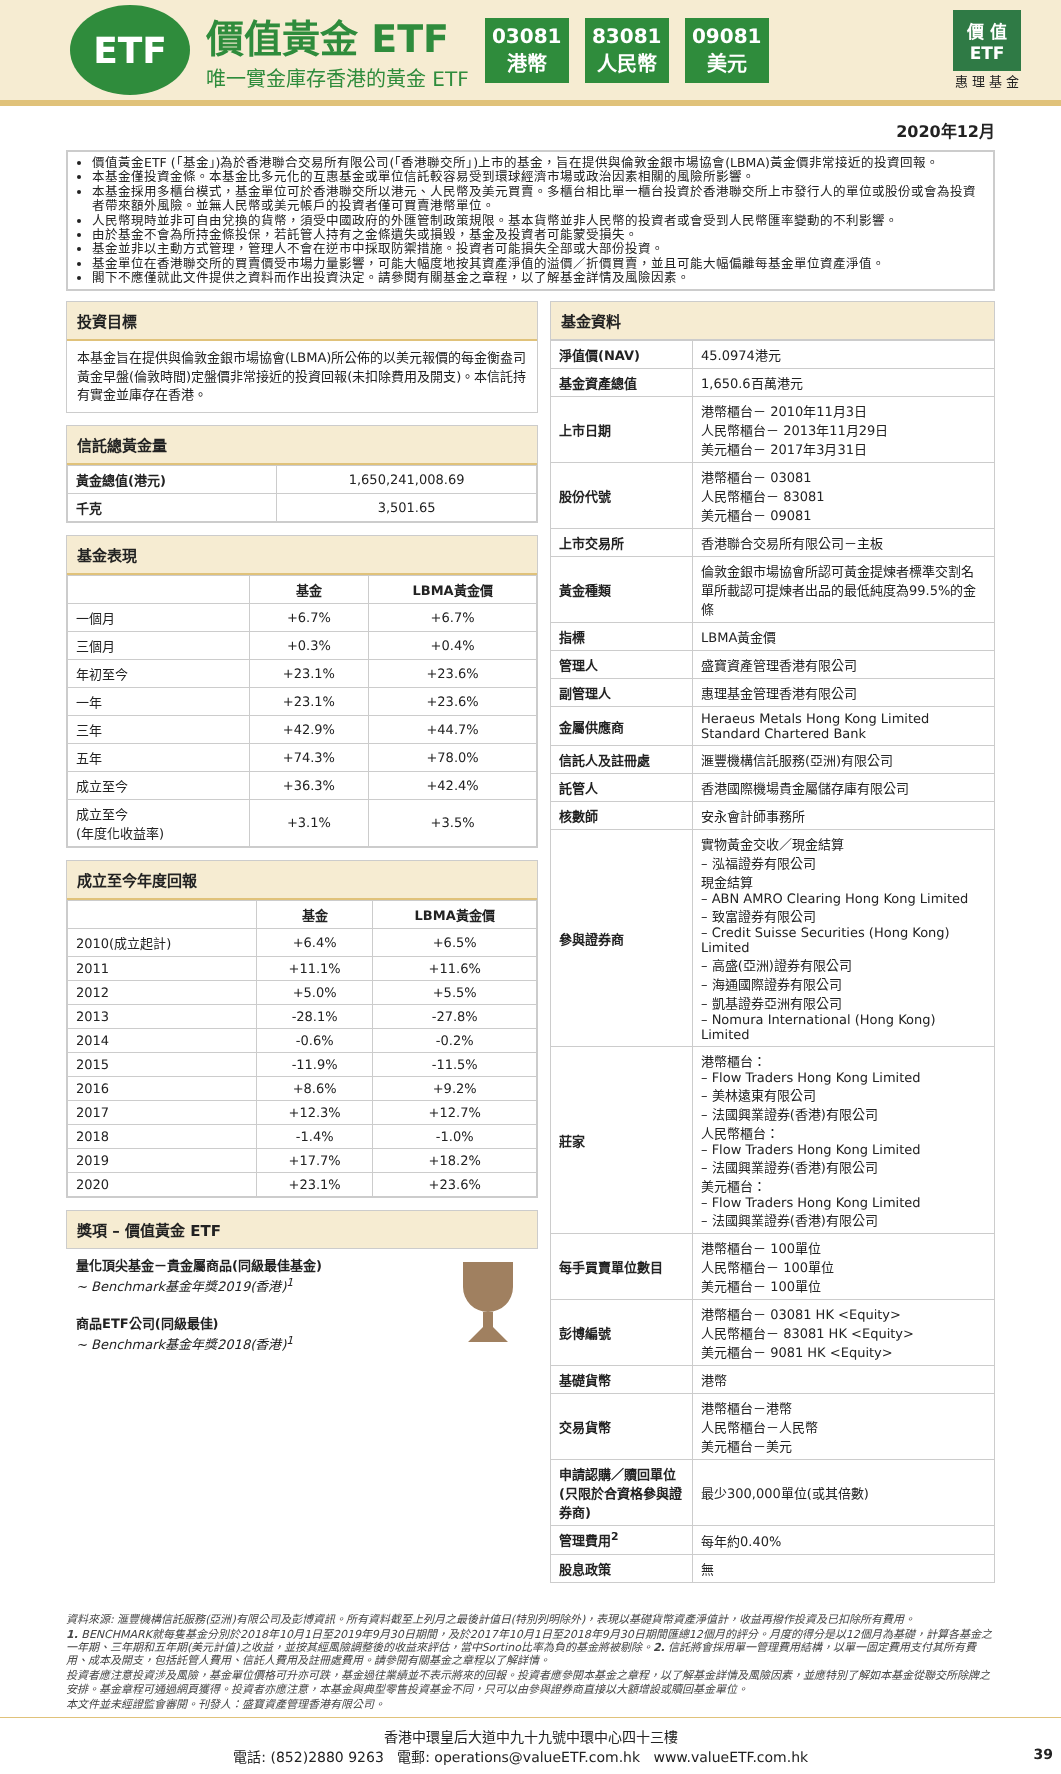ETF
價值黃金 ETF
唯一實金庫存香港的黃金 ETF
03081
港幣
83081
人民幣
09081
美元
價 值
ETF
惠 理 基 金
2020年12月
價值黃金ETF (「基金」)為於香港聯合交易所有限公司(「香港聯交所」)上市的基金，旨在提供與倫敦金銀市場協會(LBMA)黃金價非常接近的投資回報。
本基金僅投資金條。本基金比多元化的互惠基金或單位信託較容易受到環球經濟市場或政治因素相關的風險所影響。
本基金採用多櫃台模式，基金單位可於香港聯交所以港元、人民幣及美元買賣。多櫃台相比單一櫃台投資於香港聯交所上市發行人的單位或股份或會為投資者帶來額外風險。並無人民幣或美元帳戶的投資者僅可買賣港幣單位。
人民幣現時並非可自由兌換的貨幣，須受中國政府的外匯管制政策規限。基本貨幣並非人民幣的投資者或會受到人民幣匯率變動的不利影響。
由於基金不會為所持金條投保，若託管人持有之金條遺失或損毀，基金及投資者可能蒙受損失。
基金並非以主動方式管理，管理人不會在逆市中採取防禦措施。投資者可能損失全部或大部份投資。
基金單位在香港聯交所的買賣價受市場力量影響，可能大幅度地按其資產淨值的溢價／折價買賣，並且可能大幅偏離每基金單位資產淨值。
閣下不應僅就此文件提供之資料而作出投資決定。請參閱有關基金之章程，以了解基金詳情及風險因素。
投資目標
本基金旨在提供與倫敦金銀市場協會(LBMA)所公佈的以美元報價的每金衡盎司黃金早盤(倫敦時間)定盤價非常接近的投資回報(未扣除費用及開支)。本信託持有實金並庫存在香港。
信託總黃金量
| 黃金總值(港元) | 1,650,241,008.69 |
| 千克 | 3,501.65 |
基金表現
| | 基金 | LBMA黃金價 |
| --- | --- | --- |
| 一個月 | +6.7% | +6.7% |
| 三個月 | +0.3% | +0.4% |
| 年初至今 | +23.1% | +23.6% |
| 一年 | +23.1% | +23.6% |
| 三年 | +42.9% | +44.7% |
| 五年 | +74.3% | +78.0% |
| 成立至今 | +36.3% | +42.4% |
| 成立至今 (年度化收益率) | +3.1% | +3.5% |
成立至今年度回報
| | 基金 | LBMA黃金價 |
| --- | --- | --- |
| 2010(成立起計) | +6.4% | +6.5% |
| 2011 | +11.1% | +11.6% |
| 2012 | +5.0% | +5.5% |
| 2013 | -28.1% | -27.8% |
| 2014 | -0.6% | -0.2% |
| 2015 | -11.9% | -11.5% |
| 2016 | +8.6% | +9.2% |
| 2017 | +12.3% | +12.7% |
| 2018 | -1.4% | -1.0% |
| 2019 | +17.7% | +18.2% |
| 2020 | +23.1% | +23.6% |
獎項 – 價值黃金 ETF
量化頂尖基金－貴金屬商品(同級最佳基金)
~ Benchmark基金年獎2019(香港)<sup>1</sup>
商品ETF公司(同級最佳)
~ Benchmark基金年獎2018(香港)<sup>1</sup>
基金資料
| 淨值價(NAV) | 45.0974港元 |
| 基金資產總值 | 1,650.6百萬港元 |
| 上市日期 | 港幣櫃台－ 2010年11月3日 人民幣櫃台－ 2013年11月29日 美元櫃台－ 2017年3月31日 |
| 股份代號 | 港幣櫃台－ 03081 人民幣櫃台－ 83081 美元櫃台－ 09081 |
| 上市交易所 | 香港聯合交易所有限公司－主板 |
| 黃金種類 | 倫敦金銀市場協會所認可黃金提煉者標準交割名單所載認可提煉者出品的最低純度為99.5%的金條 |
| 指標 | LBMA黃金價 |
| 管理人 | 盛寶資產管理香港有限公司 |
| 副管理人 | 惠理基金管理香港有限公司 |
| 金屬供應商 | Heraeus Metals Hong Kong Limited Standard Chartered Bank |
| 信託人及註冊處 | 滙豐機構信託服務(亞洲)有限公司 |
| 託管人 | 香港國際機場貴金屬儲存庫有限公司 |
| 核數師 | 安永會計師事務所 |
| 參與證券商 | 實物黃金交收／現金結算 – 泓福證券有限公司 現金結算 – ABN AMRO Clearing Hong Kong Limited – 致富證券有限公司 – Credit Suisse Securities (Hong Kong) Limited – 高盛(亞洲)證券有限公司 – 海通國際證券有限公司 – 凱基證券亞洲有限公司 – Nomura International (Hong Kong) Limited |
| 莊家 | 港幣櫃台： – Flow Traders Hong Kong Limited – 美林遠東有限公司 – 法國興業證券(香港)有限公司 人民幣櫃台： – Flow Traders Hong Kong Limited – 法國興業證券(香港)有限公司 美元櫃台： – Flow Traders Hong Kong Limited – 法國興業證券(香港)有限公司 |
| 每手買賣單位數目 | 港幣櫃台－ 100單位 人民幣櫃台－ 100單位 美元櫃台－ 100單位 |
| 彭博編號 | 港幣櫃台－ 03081 HK <Equity> 人民幣櫃台－ 83081 HK <Equity> 美元櫃台－ 9081 HK <Equity> |
| 基礎貨幣 | 港幣 |
| 交易貨幣 | 港幣櫃台－港幣 人民幣櫃台－人民幣 美元櫃台－美元 |
| 申請認購／贖回單位(只限於合資格參與證券商) | 最少300,000單位(或其倍數) |
| 管理費用<sup>2</sup> | 每年約0.40% |
| 股息政策 | 無 |
資料來源: 滙豐機構信託服務(亞洲)有限公司及彭博資訊。所有資料截至上列月之最後計值日(特別列明除外)，表現以基礎貨幣資產淨值計，收益再撥作投資及已扣除所有費用。
1. BENCHMARK就每隻基金分別於2018年10月1日至2019年9月30日期間，及於2017年10月1日至2018年9月30日期間匯總12個月的評分。月度的得分是以12個月為基礎，計算各基金之一年期、三年期和五年期(美元計值)之收益，並按其經風險調整後的收益來評估，當中Sortino比率為負的基金將被剔除。2. 信託將會採用單一管理費用結構，以單一固定費用支付其所有費用、成本及開支，包括託管人費用、信託人費用及註冊處費用。請參閱有關基金之章程以了解詳情。
投資者應注意投資涉及風險，基金單位價格可升亦可跌，基金過往業績並不表示將來的回報。投資者應參閱本基金之章程，以了解基金詳情及風險因素，並應特別了解如本基金從聯交所除牌之安排。基金章程可通過網頁獲得。投資者亦應注意，本基金與典型零售投資基金不同，只可以由參與證券商直接以大額增設或贖回基金單位。
本文件並未經證監會審閱。刊發人：盛寶資產管理香港有限公司。
香港中環皇后大道中九十九號中環中心四十三樓
電話: (852)2880 9263 電郵: operations@valueETF.com.hk www.valueETF.com.hk 39